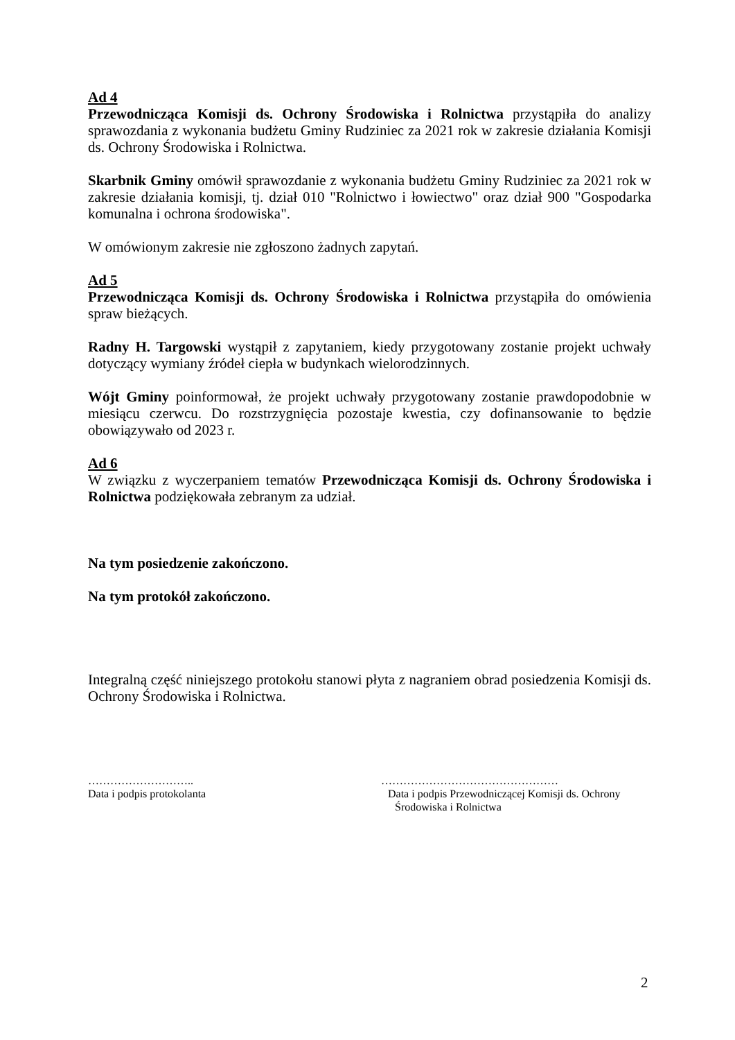Ad 4
Przewodnicząca Komisji ds. Ochrony Środowiska i Rolnictwa przystąpiła do analizy sprawozdania z wykonania budżetu Gminy Rudziniec za 2021 rok w zakresie działania Komisji ds. Ochrony Środowiska i Rolnictwa.
Skarbnik Gminy omówił sprawozdanie z wykonania budżetu Gminy Rudziniec za 2021 rok w zakresie działania komisji, tj. dział 010 "Rolnictwo i łowiectwo" oraz dział 900 "Gospodarka komunalna i ochrona środowiska".
W omówionym zakresie nie zgłoszono żadnych zapytań.
Ad 5
Przewodnicząca Komisji ds. Ochrony Środowiska i Rolnictwa przystąpiła do omówienia spraw bieżących.
Radny H. Targowski wystąpił z zapytaniem, kiedy przygotowany zostanie projekt uchwały dotyczący wymiany źródeł ciepła w budynkach wielorodzinnych.
Wójt Gminy poinformował, że projekt uchwały przygotowany zostanie prawdopodobnie w miesiącu czerwcu. Do rozstrzygnięcia pozostaje kwestia, czy dofinansowanie to będzie obowiązywało od 2023 r.
Ad 6
W związku z wyczerpaniem tematów Przewodnicząca Komisji ds. Ochrony Środowiska i Rolnictwa podziękowała zebranym za udział.
Na tym posiedzenie zakończono.
Na tym protokół zakończono.
Integralną część niniejszego protokołu stanowi płyta z nagraniem obrad posiedzenia Komisji ds. Ochrony Środowiska i Rolnictwa.
………………………..
Data i podpis protokolanta
…………………………………………
Data i podpis Przewodniczącej Komisji ds. Ochrony
Środowiska i Rolnictwa
2